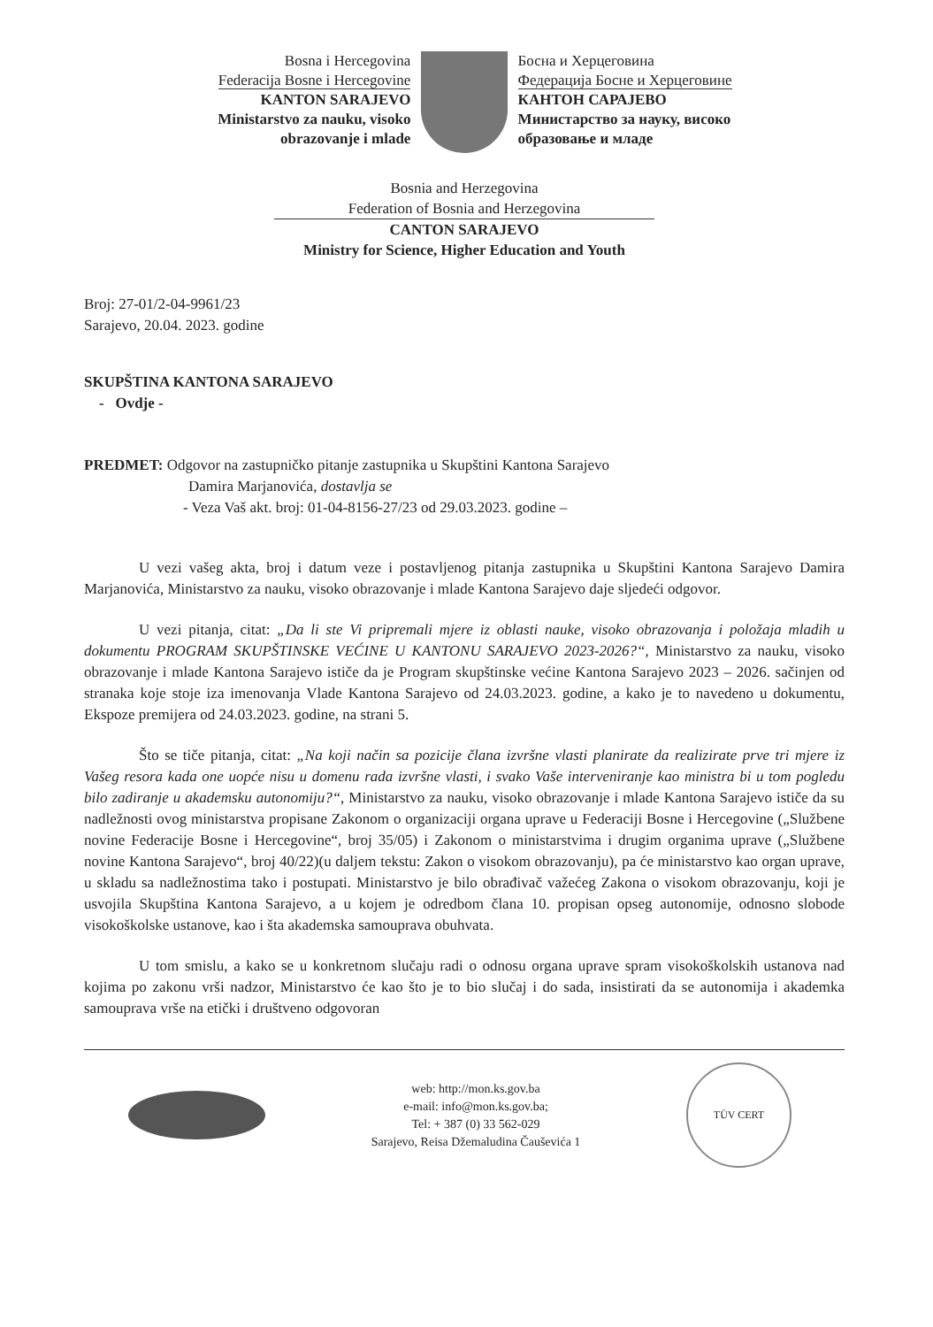Bosna i Hercegovina
Federacija Bosne i Hercegovine
KANTON SARAJEVO
Ministarstvo za nauku, visoko
obrazovanje i mlade
Босна и Херцеговина
Федерација Босне и Херцеговине
КАНТОН САРАЈЕВО
Министарство за науку, високо
образовање и младе
Bosnia and Herzegovina
Federation of Bosnia and Herzegovina
CANTON SARAJEVO
Ministry for Science, Higher Education and Youth
Broj: 27-01/2-04-9961/23
Sarajevo, 20.04. 2023. godine
SKUPŠTINA KANTONA SARAJEVO
- Ovdje -
PREDMET: Odgovor na zastupničko pitanje zastupnika u Skupštini Kantona Sarajevo
Damira Marjanovića, dostavlja se
- Veza Vaš akt. broj: 01-04-8156-27/23 od 29.03.2023. godine –
U vezi vašeg akta, broj i datum veze i postavljenog pitanja zastupnika u Skupštini Kantona Sarajevo Damira Marjanovića, Ministarstvo za nauku, visoko obrazovanje i mlade Kantona Sarajevo daje sljedeći odgovor.
U vezi pitanja, citat: „Da li ste Vi pripremali mjere iz oblasti nauke, visoko obrazovanja i položaja mladih u dokumentu PROGRAM SKUPŠTINSKE VEĆINE U KANTONU SARAJEVO 2023-2026?“, Ministarstvo za nauku, visoko obrazovanje i mlade Kantona Sarajevo ističe da je Program skupštinske većine Kantona Sarajevo 2023 – 2026. sačinjen od stranaka koje stoje iza imenovanja Vlade Kantona Sarajevo od 24.03.2023. godine, a kako je to navedeno u dokumentu, Ekspoze premijera od 24.03.2023. godine, na strani 5.
Što se tiče pitanja, citat: „Na koji način sa pozicije člana izvršne vlasti planirate da realizirate prve tri mjere iz Vašeg resora kada one uopće nisu u domenu rada izvršne vlasti, i svako Vaše interveniranje kao ministra bi u tom pogledu bilo zadiranje u akademsku autonomiju?“, Ministarstvo za nauku, visoko obrazovanje i mlade Kantona Sarajevo ističe da su nadležnosti ovog ministarstva propisane Zakonom o organizaciji organa uprave u Federaciji Bosne i Hercegovine („Službene novine Federacije Bosne i Hercegovine“, broj 35/05) i Zakonom o ministarstvima i drugim organima uprave („Službene novine Kantona Sarajevo“, broj 40/22)(u daljem tekstu: Zakon o visokom obrazovanju), pa će ministarstvo kao organ uprave, u skladu sa nadležnostima tako i postupati. Ministarstvo je bilo obrađivač važećeg Zakona o visokom obrazovanju, koji je usvojila Skupština Kantona Sarajevo, a u kojem je odredbom člana 10. propisan opseg autonomije, odnosno slobode visokoškolske ustanove, kao i šta akademska samouprava obuhvata.
U tom smislu, a kako se u konkretnom slučaju radi o odnosu organa uprave spram visokoškolskih ustanova nad kojima po zakonu vrši nadzor, Ministarstvo će kao što je to bio slučaj i do sada, insistirati da se autonomija i akademka samouprava vrše na etički i društveno odgovoran
web: http://mon.ks.gov.ba
e-mail: info@mon.ks.gov.ba;
Tel: + 387 (0) 33 562-029
Sarajevo, Reisa Džemaludina Čauševića 1
TÜV CERT